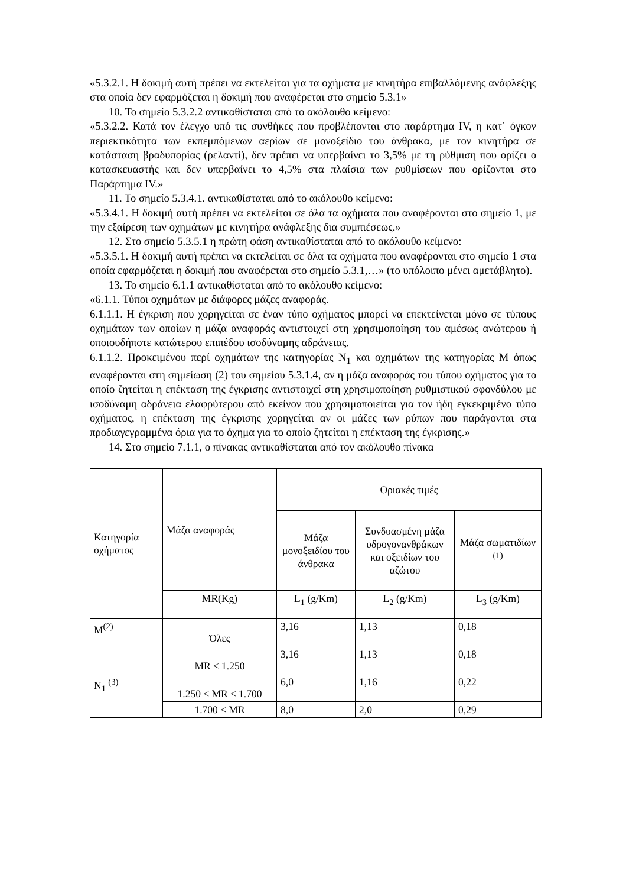«5.3.2.1. Η δοκιμή αυτή πρέπει να εκτελείται για τα οχήματα με κινητήρα επιβαλλόμενης ανάφλεξης στα οποία δεν εφαρμόζεται η δοκιμή που αναφέρεται στο σημείο 5.3.1»
10. Το σημείο 5.3.2.2 αντικαθίσταται από το ακόλουθο κείμενο:
«5.3.2.2. Κατά τον έλεγχο υπό τις συνθήκες που προβλέπονται στο παράρτημα IV, η κατ΄ όγκον περιεκτικότητα των εκπεμπόμενων αερίων σε μονοξείδιο του άνθρακα, με τον κινητήρα σε κατάσταση βραδυπορίας (ρελαντί), δεν πρέπει να υπερβαίνει το 3,5% με τη ρύθμιση που ορίζει ο κατασκευαστής και δεν υπερβαίνει το 4,5% στα πλαίσια των ρυθμίσεων που ορίζονται στο Παράρτημα IV.»
11. Το σημείο 5.3.4.1. αντικαθίσταται από το ακόλουθο κείμενο:
«5.3.4.1. Η δοκιμή αυτή πρέπει να εκτελείται σε όλα τα οχήματα που αναφέρονται στο σημείο 1, με την εξαίρεση των οχημάτων με κινητήρα ανάφλεξης δια συμπιέσεως.»
12. Στο σημείο 5.3.5.1 η πρώτη φάση αντικαθίσταται από το ακόλουθο κείμενο:
«5.3.5.1. Η δοκιμή αυτή πρέπει να εκτελείται σε όλα τα οχήματα που αναφέρονται στο σημείο 1 στα οποία εφαρμόζεται η δοκιμή που αναφέρεται στο σημείο 5.3.1,…» (το υπόλοιπο μένει αμετάβλητο).
13. Το σημείο 6.1.1 αντικαθίσταται από το ακόλουθο κείμενο:
«6.1.1. Τύποι οχημάτων με διάφορες μάζες αναφοράς.
6.1.1.1. Η έγκριση που χορηγείται σε έναν τύπο οχήματος μπορεί να επεκτείνεται μόνο σε τύπους οχημάτων των οποίων η μάζα αναφοράς αντιστοιχεί στη χρησιμοποίηση του αμέσως ανώτερου ή οποιουδήποτε κατώτερου επιπέδου ισοδύναμης αδράνειας.
6.1.1.2. Προκειμένου περί οχημάτων της κατηγορίας N<sub>1</sub> και οχημάτων της κατηγορίας M όπως αναφέρονται στη σημείωση (2) του σημείου 5.3.1.4, αν η μάζα αναφοράς του τύπου οχήματος για το οποίο ζητείται η επέκταση της έγκρισης αντιστοιχεί στη χρησιμοποίηση ρυθμιστικού σφονδύλου με ισοδύναμη αδράνεια ελαφρύτερου από εκείνον που χρησιμοποιείται για τον ήδη εγκεκριμένο τύπο οχήματος, η επέκταση της έγκρισης χορηγείται αν οι μάζες των ρύπων που παράγονται στα προδιαγεγραμμένα όρια για το όχημα για το οποίο ζητείται η επέκταση της έγκρισης.»
14. Στο σημείο 7.1.1, ο πίνακας αντικαθίσταται από τον ακόλουθο πίνακα
| Κατηγορία οχήματος | Μάζα αναφοράς | Οριακές τιμές | | |
| | | Μάζα μονοξειδίου του άνθρακα | Συνδυασμένη μάζα υδρογονανθράκων και οξειδίων του αζώτου | Μάζα σωματιδίων <sup>(1)</sup> |
| | MR(Kg) | L<sub>1</sub> (g/Km) | L<sub>2</sub> (g/Km) | L<sub>3</sub> (g/Km) |
| M<sup>(2)</sup> | Όλες | 3,16 | 1,13 | 0,18 |
| | MR ≤ 1.250 | 3,16 | 1,13 | 0,18 |
| N<sub>1</sub> <sup>(3)</sup> | 1.250 < MR ≤ 1.700 | 6,0 | 1,16 | 0,22 |
| | 1.700 < MR | 8,0 | 2,0 | 0,29 |